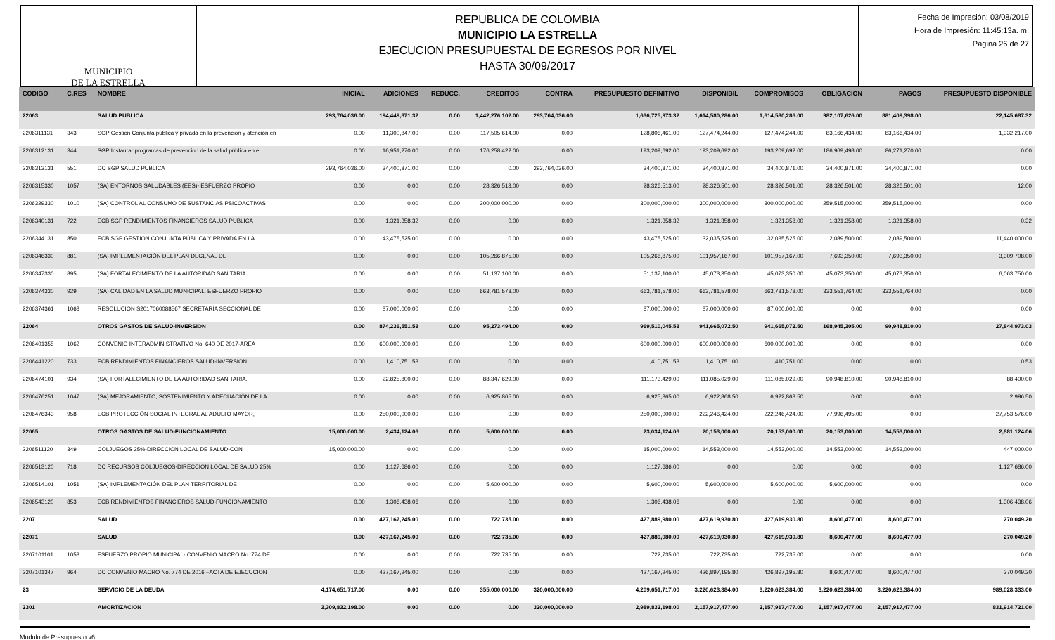MUNICIPIO
DE LA ESTRELLA
REPUBLICA DE COLOMBIA
MUNICIPIO LA ESTRELLA
EJECUCION PRESUPUESTAL DE EGRESOS POR NIVEL
HASTA 30/09/2017
Fecha de Impresión: 03/08/2019
Hora de Impresión: 11:45:13a. m.
Pagina 26 de 27
| CODIGO | C.RES | NOMBRE | INICIAL | ADICIONES | REDUCC. | CREDITOS | CONTRA | PRESUPUESTO DEFINITIVO | DISPONIBIL | COMPROMISOS | OBLIGACION | PAGOS | PRESUPUESTO DISPONIBLE |
| --- | --- | --- | --- | --- | --- | --- | --- | --- | --- | --- | --- | --- | --- |
| 22063 | | SALUD PUBLICA | 293,764,036.00 | 194,449,871.32 | 0.00 | 1,442,276,102.00 | 293,764,036.00 | 1,636,725,973.32 | 1,614,580,286.00 | 1,614,580,286.00 | 982,107,626.00 | 881,409,398.00 | 22,145,687.32 |
| 2206311131 | 343 | SGP Gestion Conjunta pública y privada en la prevención y atención en | 0.00 | 11,300,847.00 | 0.00 | 117,505,614.00 | 0.00 | 128,806,461.00 | 127,474,244.00 | 127,474,244.00 | 83,166,434.00 | 83,166,434.00 | 1,332,217.00 |
| 2206312131 | 344 | SGP Instaurar programas de prevencion de la salud pública en el | 0.00 | 16,951,270.00 | 0.00 | 176,258,422.00 | 0.00 | 193,209,692.00 | 193,209,692.00 | 193,209,692.00 | 186,969,498.00 | 86,271,270.00 | 0.00 |
| 2206313131 | 551 | DC SGP SALUD PUBLICA | 293,764,036.00 | 34,400,871.00 | 0.00 | 0.00 | 293,764,036.00 | 34,400,871.00 | 34,400,871.00 | 34,400,871.00 | 34,400,871.00 | 34,400,871.00 | 0.00 |
| 2206315330 | 1057 | (SA) ENTORNOS SALUDABLES (EES)- ESFUERZO PROPIO | 0.00 | 0.00 | 0.00 | 28,326,513.00 | 0.00 | 28,326,513.00 | 28,326,501.00 | 28,326,501.00 | 28,326,501.00 | 28,326,501.00 | 12.00 |
| 2206329330 | 1010 | (SA) CONTROL AL CONSUMO DE SUSTANCIAS PSICOACTIVAS | 0.00 | 0.00 | 0.00 | 300,000,000.00 | 0.00 | 300,000,000.00 | 300,000,000.00 | 300,000,000.00 | 259,515,000.00 | 259,515,000.00 | 0.00 |
| 2206340131 | 722 | ECB SGP RENDIMIENTOS FINANCIEROS SALUD PUBLICA | 0.00 | 1,321,358.32 | 0.00 | 0.00 | 0.00 | 1,321,358.32 | 1,321,358.00 | 1,321,358.00 | 1,321,358.00 | 1,321,358.00 | 0.32 |
| 2206344131 | 850 | ECB SGP GESTION CONJUNTA PÚBLICA Y PRIVADA EN LA | 0.00 | 43,475,525.00 | 0.00 | 0.00 | 0.00 | 43,475,525.00 | 32,035,525.00 | 32,035,525.00 | 2,089,500.00 | 2,089,500.00 | 11,440,000.00 |
| 2206346330 | 881 | (SA) IMPLEMENTACIÓN DEL PLAN DECENAL DE | 0.00 | 0.00 | 0.00 | 105,266,875.00 | 0.00 | 105,266,875.00 | 101,957,167.00 | 101,957,167.00 | 7,693,350.00 | 7,693,350.00 | 3,309,708.00 |
| 2206347330 | 895 | (SA) FORTALECIMIENTO DE LA AUTORIDAD SANITARIA. | 0.00 | 0.00 | 0.00 | 51,137,100.00 | 0.00 | 51,137,100.00 | 45,073,350.00 | 45,073,350.00 | 45,073,350.00 | 45,073,350.00 | 6,063,750.00 |
| 2206374330 | 929 | (SA) CALIDAD EN LA SALUD MUNICIPAL. ESFUERZO PROPIO | 0.00 | 0.00 | 0.00 | 663,781,578.00 | 0.00 | 663,781,578.00 | 663,781,578.00 | 663,781,578.00 | 333,551,764.00 | 333,551,764.00 | 0.00 |
| 2206374361 | 1068 | RESOLUCION S2017060088567 SECRETARIA SECCIONAL DE | 0.00 | 87,000,000.00 | 0.00 | 0.00 | 0.00 | 87,000,000.00 | 87,000,000.00 | 87,000,000.00 | 0.00 | 0.00 | 0.00 |
| 22064 | | OTROS GASTOS DE SALUD-INVERSION | 0.00 | 874,236,551.53 | 0.00 | 95,273,494.00 | 0.00 | 969,510,045.53 | 941,665,072.50 | 941,665,072.50 | 168,945,305.00 | 90,948,810.00 | 27,844,973.03 |
| 2206401355 | 1062 | CONVENIO INTERADMINISTRATIVO No. 640 DE 2017-AREA | 0.00 | 600,000,000.00 | 0.00 | 0.00 | 0.00 | 600,000,000.00 | 600,000,000.00 | 600,000,000.00 | 0.00 | 0.00 | 0.00 |
| 2206441220 | 733 | ECB RENDIMIENTOS FINANCIEROS SALUD-INVERSION | 0.00 | 1,410,751.53 | 0.00 | 0.00 | 0.00 | 1,410,751.53 | 1,410,751.00 | 1,410,751.00 | 0.00 | 0.00 | 0.53 |
| 2206474101 | 934 | (SA) FORTALECIMIENTO DE LA AUTORIDAD SANITARIA. | 0.00 | 22,825,800.00 | 0.00 | 88,347,629.00 | 0.00 | 111,173,429.00 | 111,085,029.00 | 111,085,029.00 | 90,948,810.00 | 90,948,810.00 | 88,400.00 |
| 2206476251 | 1047 | (SA) MEJORAMIENTO, SOSTENIMIENTO Y ADECUACIÓN DE LA | 0.00 | 0.00 | 0.00 | 6,925,865.00 | 0.00 | 6,925,865.00 | 6,922,868.50 | 6,922,868.50 | 0.00 | 0.00 | 2,996.50 |
| 2206476343 | 958 | ECB PROTECCIÓN SOCIAL INTEGRAL AL ADULTO MAYOR, | 0.00 | 250,000,000.00 | 0.00 | 0.00 | 0.00 | 250,000,000.00 | 222,246,424.00 | 222,246,424.00 | 77,996,495.00 | 0.00 | 27,753,576.00 |
| 22065 | | OTROS GASTOS DE SALUD-FUNCIONAMIENTO | 15,000,000.00 | 2,434,124.06 | 0.00 | 5,600,000.00 | 0.00 | 23,034,124.06 | 20,153,000.00 | 20,153,000.00 | 20,153,000.00 | 14,553,000.00 | 2,881,124.06 |
| 2206511120 | 349 | COLJUEGOS 25%-DIRECCION LOCAL DE SALUD-CON | 15,000,000.00 | 0.00 | 0.00 | 0.00 | 0.00 | 15,000,000.00 | 14,553,000.00 | 14,553,000.00 | 14,553,000.00 | 14,553,000.00 | 447,000.00 |
| 2206513120 | 718 | DC RECURSOS COLJUEGOS-DIRECCION LOCAL DE SALUD 25% | 0.00 | 1,127,686.00 | 0.00 | 0.00 | 0.00 | 1,127,686.00 | 0.00 | 0.00 | 0.00 | 0.00 | 1,127,686.00 |
| 2206514101 | 1051 | (SA) IMPLEMENTACIÓN DEL PLAN TERRITORIAL DE | 0.00 | 0.00 | 0.00 | 5,600,000.00 | 0.00 | 5,600,000.00 | 5,600,000.00 | 5,600,000.00 | 5,600,000.00 | 0.00 | 0.00 |
| 2206543120 | 853 | ECB RENDIMIENTOS FINANCIEROS SALUD-FUNCIONAMIENTO | 0.00 | 1,306,438.06 | 0.00 | 0.00 | 0.00 | 1,306,438.06 | 0.00 | 0.00 | 0.00 | 0.00 | 1,306,438.06 |
| 2207 | | SALUD | 0.00 | 427,167,245.00 | 0.00 | 722,735.00 | 0.00 | 427,889,980.00 | 427,619,930.80 | 427,619,930.80 | 8,600,477.00 | 8,600,477.00 | 270,049.20 |
| 22071 | | SALUD | 0.00 | 427,167,245.00 | 0.00 | 722,735.00 | 0.00 | 427,889,980.00 | 427,619,930.80 | 427,619,930.80 | 8,600,477.00 | 8,600,477.00 | 270,049.20 |
| 2207101101 | 1053 | ESFUERZO PROPIO MUNICIPAL- CONVENIO MACRO No. 774 DE | 0.00 | 0.00 | 0.00 | 722,735.00 | 0.00 | 722,735.00 | 722,735.00 | 722,735.00 | 0.00 | 0.00 | 0.00 |
| 2207101347 | 964 | DC CONVENIO MACRO No. 774 DE 2016 –ACTA DE EJECUCION | 0.00 | 427,167,245.00 | 0.00 | 0.00 | 0.00 | 427,167,245.00 | 426,897,195.80 | 426,897,195.80 | 8,600,477.00 | 8,600,477.00 | 270,049.20 |
| 23 | | SERVICIO DE LA DEUDA | 4,174,651,717.00 | 0.00 | 0.00 | 355,000,000.00 | 320,000,000.00 | 4,209,651,717.00 | 3,220,623,384.00 | 3,220,623,384.00 | 3,220,623,384.00 | 3,220,623,384.00 | 989,028,333.00 |
| 2301 | | AMORTIZACION | 3,309,832,198.00 | 0.00 | 0.00 | 0.00 | 320,000,000.00 | 2,989,832,198.00 | 2,157,917,477.00 | 2,157,917,477.00 | 2,157,917,477.00 | 2,157,917,477.00 | 831,914,721.00 |
Modulo de Presupuesto v6